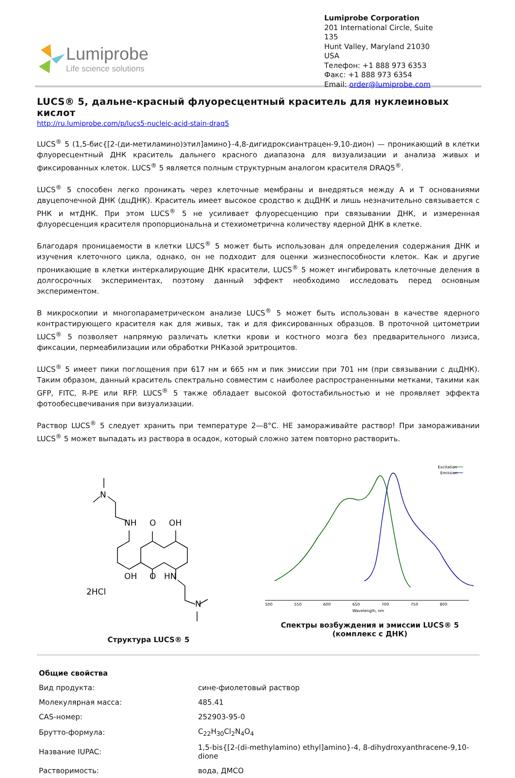Lumiprobe
Life science solutions
Lumiprobe Corporation
201 International Circle, Suite 135
Hunt Valley, Maryland 21030
USA
Телефон: +1 888 973 6353
Факс: +1 888 973 6354
Email: order@lumiprobe.com
LUCS® 5, дальне-красный флуоресцентный краситель для нуклеиновых кислот
http://ru.lumiprobe.com/p/lucs5-nucleic-acid-stain-draq5
LUCS<sup>®</sup> 5 (1,5-бис{[2-(ди-метиламино)этил]амино}-4,8-дигидроксиантрацен-9,10-дион) — проникающий в клетки флуоресцентный ДНК краситель дальнего красного диапазона для визуализации и анализа живых и фиксированных клеток. LUCS<sup>®</sup> 5 является полным структурным аналогом красителя DRAQ5<sup>®</sup>.
LUCS<sup>®</sup> 5 способен легко проникать через клеточные мембраны и внедряться между A и T основаниями двуцепочечной ДНК (дцДНК). Краситель имеет высокое сродство к дцДНК и лишь незначительно связывается с РНК и мтДНК. При этом LUCS<sup>®</sup> 5 не усиливает флуоресценцию при связывании ДНК, и измеренная флуоресценция красителя пропорциональна и стехиометрична количеству ядерной ДНК в клетке.
Благодаря проницаемости в клетки LUCS<sup>®</sup> 5 может быть использован для определения содержания ДНК и изучения клеточного цикла, однако, он не подходит для оценки жизнеспособности клеток. Как и другие проникающие в клетки интеркалирующие ДНК красители, LUCS<sup>®</sup> 5 может ингибировать клеточные деления в долгосрочных экспериментах, поэтому данный эффект необходимо исследовать перед основным экспериментом.
В микроскопии и многопараметрическом анализе LUCS<sup>®</sup> 5 может быть использован в качестве ядерного контрастирующего красителя как для живых, так и для фиксированных образцов. В проточной цитометрии LUCS<sup>®</sup> 5 позволяет напрямую различать клетки крови и костного мозга без предварительного лизиса, фиксации, пермеабилизации или обработки РНКазой эритроцитов.
LUCS<sup>®</sup> 5 имеет пики поглощения при 617 нм и 665 нм и пик эмиссии при 701 нм (при связывании с дцДНК). Таким образом, данный краситель спектрально совместим с наиболее распространенными метками, такими как GFP, FITC, R-PE или RFP. LUCS<sup>®</sup> 5 также обладает высокой фотостабильностью и не проявляет эффекта фотообесцвечивания при визуализации.
Раствор LUCS<sup>®</sup> 5 следует хранить при температуре 2—8°C. НЕ замораживайте раствор! При замораживании LUCS<sup>®</sup> 5 может выпадать из раствора в осадок, который сложно затем повторно растворить.
N
NH
O
OH
OH
O
HN
N
2HCl
Структура LUCS® 5
500
550
600
650
700
750
800
Wavelength, nm
Excitation
Emission
Спектры возбуждения и эмиссии LUCS® 5 (комплекс с ДНК)
| Общие свойства | |
| --- | --- |
| Вид продукта: | сине-фиолетовый раствор |
| Молекулярная масса: | 485.41 |
| CAS-номер: | 252903-95-0 |
| Брутто-формула: | C<sub>22</sub>H<sub>30</sub>Cl<sub>2</sub>N<sub>4</sub>O<sub>4</sub> |
| Название IUPAC: | 1,5-bis{[2-(di-methylamino) ethyl]amino}-4, 8-dihydroxyanthracene-9,10-dione |
| Растворимость: | вода, ДМСО |